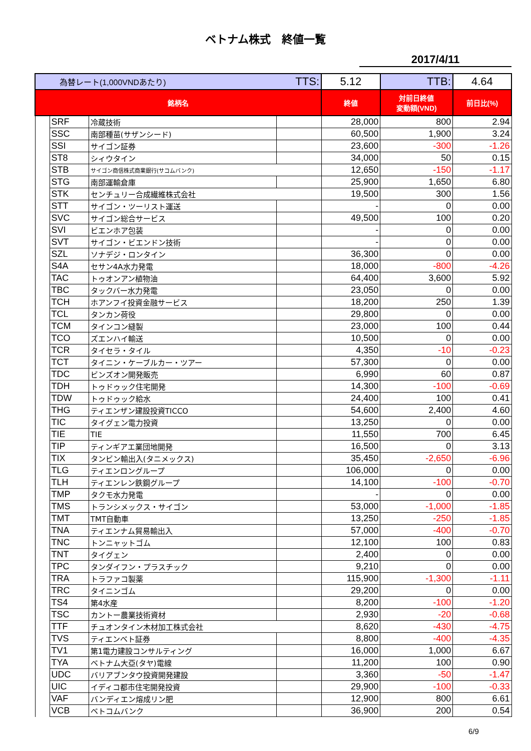ベトナム株式　終値一覧
2017/4/11
| 為替レート(1,000VNDあたり) | | | TTS: | 5.12 | TTB: | 4.64 |
| 銘柄名 | | | | 終値 | 対前日終値 変動額(VND) | 前日比(%) |
| | SRF | 冷蔵技術 | | 28,000 | 800 | 2.94 |
| | SSC | 南部種苗(サザンシード) | | 60,500 | 1,900 | 3.24 |
| | SSI | サイゴン証券 | | 23,600 | -300 | -1.26 |
| | ST8 | シィウタイン | | 34,000 | 50 | 0.15 |
| | STB | サイゴン商信株式商業銀行(サコムバンク) | | 12,650 | -150 | -1.17 |
| | STG | 南部運輸倉庫 | | 25,900 | 1,650 | 6.80 |
| | STK | センチュリー合成繊維株式会社 | | 19,500 | 300 | 1.56 |
| | STT | サイゴン・ツーリスト運送 | | - | 0 | 0.00 |
| | SVC | サイゴン総合サービス | | 49,500 | 100 | 0.20 |
| | SVI | ビエンホア包装 | | - | 0 | 0.00 |
| | SVT | サイゴン・ビエンドン技術 | | - | 0 | 0.00 |
| | SZL | ソナデジ・ロンタイン | | 36,300 | 0 | 0.00 |
| | S4A | セサン4A水力発電 | | 18,000 | -800 | -4.26 |
| | TAC | トゥオンアン植物油 | | 64,400 | 3,600 | 5.92 |
| | TBC | タックバー水力発電 | | 23,050 | 0 | 0.00 |
| | TCH | ホアンフイ投資金融サービス | | 18,200 | 250 | 1.39 |
| | TCL | タンカン荷役 | | 29,800 | 0 | 0.00 |
| | TCM | タインコン縫製 | | 23,000 | 100 | 0.44 |
| | TCO | ズエンハイ輸送 | | 10,500 | 0 | 0.00 |
| | TCR | タイセラ・タイル | | 4,350 | -10 | -0.23 |
| | TCT | タイニン・ケーブルカー・ツアー | | 57,300 | 0 | 0.00 |
| | TDC | ビンズオン開発販売 | | 6,990 | 60 | 0.87 |
| | TDH | トゥドゥック住宅開発 | | 14,300 | -100 | -0.69 |
| | TDW | トゥドゥック給水 | | 24,400 | 100 | 0.41 |
| | THG | ティエンザン建設投資TICCO | | 54,600 | 2,400 | 4.60 |
| | TIC | タイグェン電力投資 | | 13,250 | 0 | 0.00 |
| | TIE | TIE | | 11,550 | 700 | 6.45 |
| | TIP | ティンギアエ業団地開発 | | 16,500 | 0 | 3.13 |
| | TIX | タンビン輸出入(タニメックス) | | 35,450 | -2,650 | -6.96 |
| | TLG | ティエンロングループ | | 106,000 | 0 | 0.00 |
| | TLH | ティエンレン鉄鋼グループ | | 14,100 | -100 | -0.70 |
| | TMP | タクモ水力発電 | | - | 0 | 0.00 |
| | TMS | トランシメックス・サイゴン | | 53,000 | -1,000 | -1.85 |
| | TMT | TMT自動車 | | 13,250 | -250 | -1.85 |
| | TNA | ティエンナム貿易輸出入 | | 57,000 | -400 | -0.70 |
| | TNC | トンニャットゴム | | 12,100 | 100 | 0.83 |
| | TNT | タイグェン | | 2,400 | 0 | 0.00 |
| | TPC | タンダイフン・プラスチック | | 9,210 | 0 | 0.00 |
| | TRA | トラファコ製薬 | | 115,900 | -1,300 | -1.11 |
| | TRC | タイニンゴム | | 29,200 | 0 | 0.00 |
| | TS4 | 第4水産 | | 8,200 | -100 | -1.20 |
| | TSC | カントー農業技術資材 | | 2,930 | -20 | -0.68 |
| | TTF | チュオンタイン木材加工株式会社 | | 8,620 | -430 | -4.75 |
| | TVS | ティエンベト証券 | | 8,800 | -400 | -4.35 |
| | TV1 | 第1電力建設コンサルティング | | 16,000 | 1,000 | 6.67 |
| | TYA | ベトナム大亞(タヤ)電線 | | 11,200 | 100 | 0.90 |
| | UDC | バリアブンタウ投資開発建設 | | 3,360 | -50 | -1.47 |
| | UIC | イディコ都市住宅開発投資 | | 29,900 | -100 | -0.33 |
| | VAF | バンディエン熔成リン肥 | | 12,900 | 800 | 6.61 |
| | VCB | ベトコムバンク | | 36,900 | 200 | 0.54 |
6/9